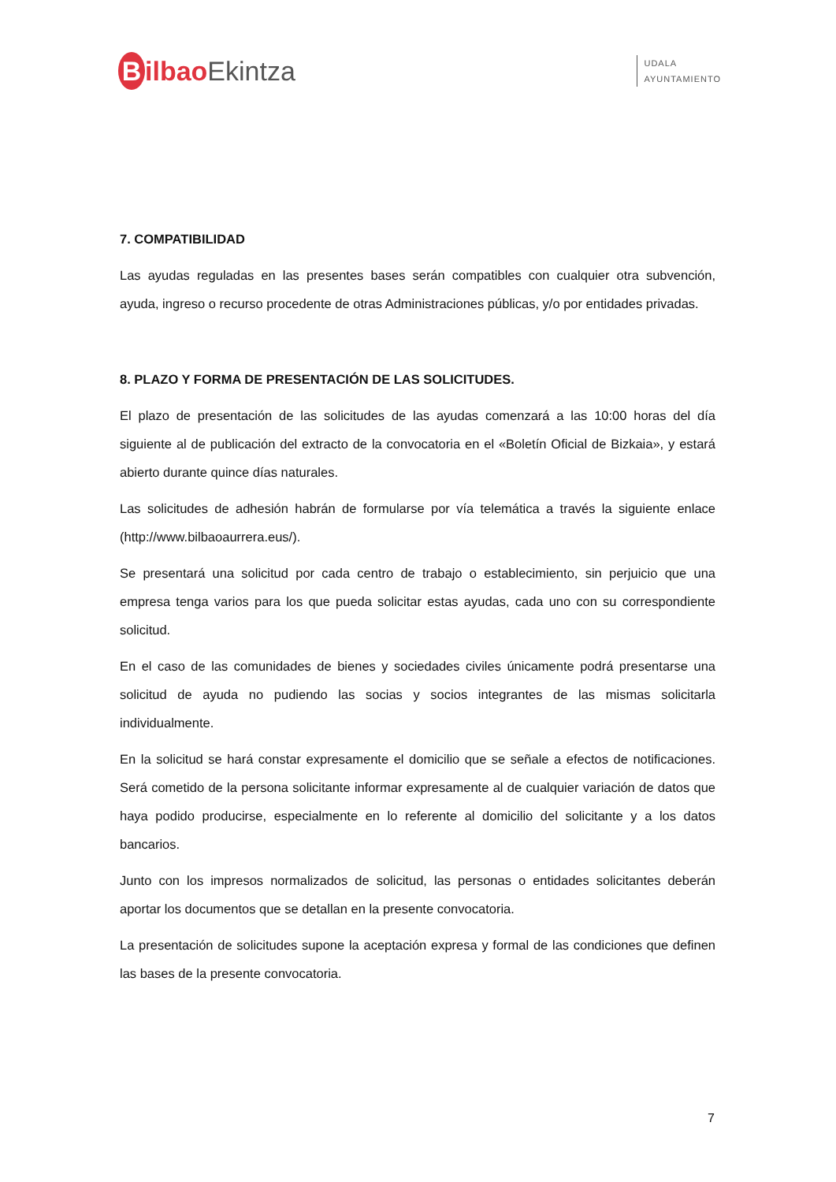Bilbao Ekintza
UDALA
AYUNTAMIENTO
7. COMPATIBILIDAD
Las ayudas reguladas en las presentes bases serán compatibles con cualquier otra subvención, ayuda, ingreso o recurso procedente de otras Administraciones públicas, y/o por entidades privadas.
8. PLAZO Y FORMA DE PRESENTACIÓN DE LAS SOLICITUDES.
El plazo de presentación de las solicitudes de las ayudas comenzará a las 10:00 horas del día siguiente al de publicación del extracto de la convocatoria en el «Boletín Oficial de Bizkaia», y estará abierto durante quince días naturales.
Las solicitudes de adhesión habrán de formularse por vía telemática a través la siguiente enlace (http://www.bilbaoaurrera.eus/).
Se presentará una solicitud por cada centro de trabajo o establecimiento, sin perjuicio que una empresa tenga varios para los que pueda solicitar estas ayudas, cada uno con su correspondiente solicitud.
En el caso de las comunidades de bienes y sociedades civiles únicamente podrá presentarse una solicitud de ayuda no pudiendo las socias y socios integrantes de las mismas solicitarla individualmente.
En la solicitud se hará constar expresamente el domicilio que se señale a efectos de notificaciones. Será cometido de la persona solicitante informar expresamente al de cualquier variación de datos que haya podido producirse, especialmente en lo referente al domicilio del solicitante y a los datos bancarios.
Junto con los impresos normalizados de solicitud, las personas o entidades solicitantes deberán aportar los documentos que se detallan en la presente convocatoria.
La presentación de solicitudes supone la aceptación expresa y formal de las condiciones que definen las bases de la presente convocatoria.
7